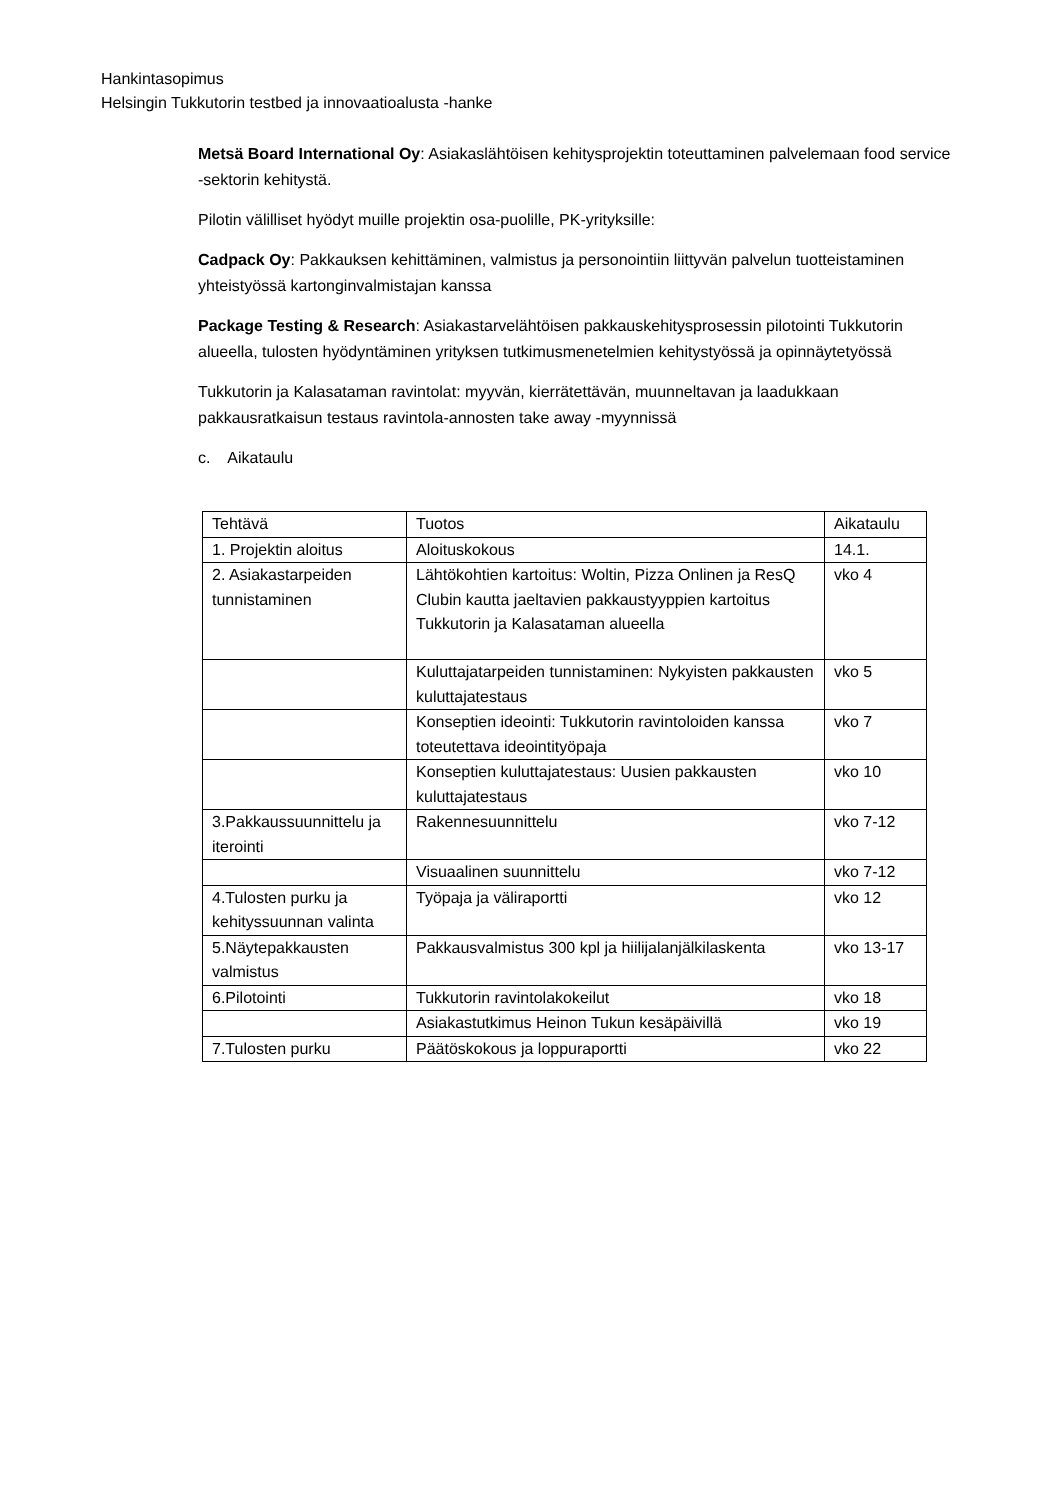Hankintasopimus
Helsingin Tukkutorin testbed ja innovaatioalusta -hanke
Metsä Board International Oy: Asiakaslähtöisen kehitysprojektin toteuttaminen palvelemaan food service -sektorin kehitystä.
Pilotin välilliset hyödyt muille projektin osa-puolille, PK-yrityksille:
Cadpack Oy: Pakkauksen kehittäminen, valmistus ja personointiin liittyvän palvelun tuotteistaminen yhteistyössä kartonginvalmistajan kanssa
Package Testing & Research: Asiakastarvelähtöisen pakkauskehitysprosessin pilotointi Tukkutorin alueella, tulosten hyödyntäminen yrityksen tutkimusmenetelmien kehitystyössä ja opinnäytetyössä
Tukkutorin ja Kalasataman ravintolat: myyvän, kierrätettävän, muunneltavan ja laadukkaan pakkausratkaisun testaus ravintola-annosten take away -myynnissä
c. Aikataulu
| Tehtävä | Tuotos | Aikataulu |
| 1. Projektin aloitus | Aloituskokous | 14.1. |
| 2. Asiakastarpeiden tunnistaminen | Lähtökohtien kartoitus: Woltin, Pizza Onlinen ja ResQ Clubin kautta jaeltavien pakkaustyyppien kartoitus Tukkutorin ja Kalasataman alueella | vko 4 |
| | Kuluttajatarpeiden tunnistaminen: Nykyisten pakkausten kuluttajatestaus | vko 5 |
| | Konseptien ideointi: Tukkutorin ravintoloiden kanssa toteutettava ideointityöpaja | vko 7 |
| | Konseptien kuluttajatestaus: Uusien pakkausten kuluttajatestaus | vko 10 |
| 3.Pakkaussuunnittelu ja iterointi | Rakennesuunnittelu | vko 7-12 |
| | Visuaalinen suunnittelu | vko 7-12 |
| 4.Tulosten purku ja kehityssuunnan valinta | Työpaja ja väliraportti | vko 12 |
| 5.Näytepakkausten valmistus | Pakkausvalmistus 300 kpl ja hiilijalanjälkilaskenta | vko 13-17 |
| 6.Pilotointi | Tukkutorin ravintolakokeilut | vko 18 |
| | Asiakastutkimus Heinon Tukun kesäpäivillä | vko 19 |
| 7.Tulosten purku | Päätöskokous ja loppuraportti | vko 22 |